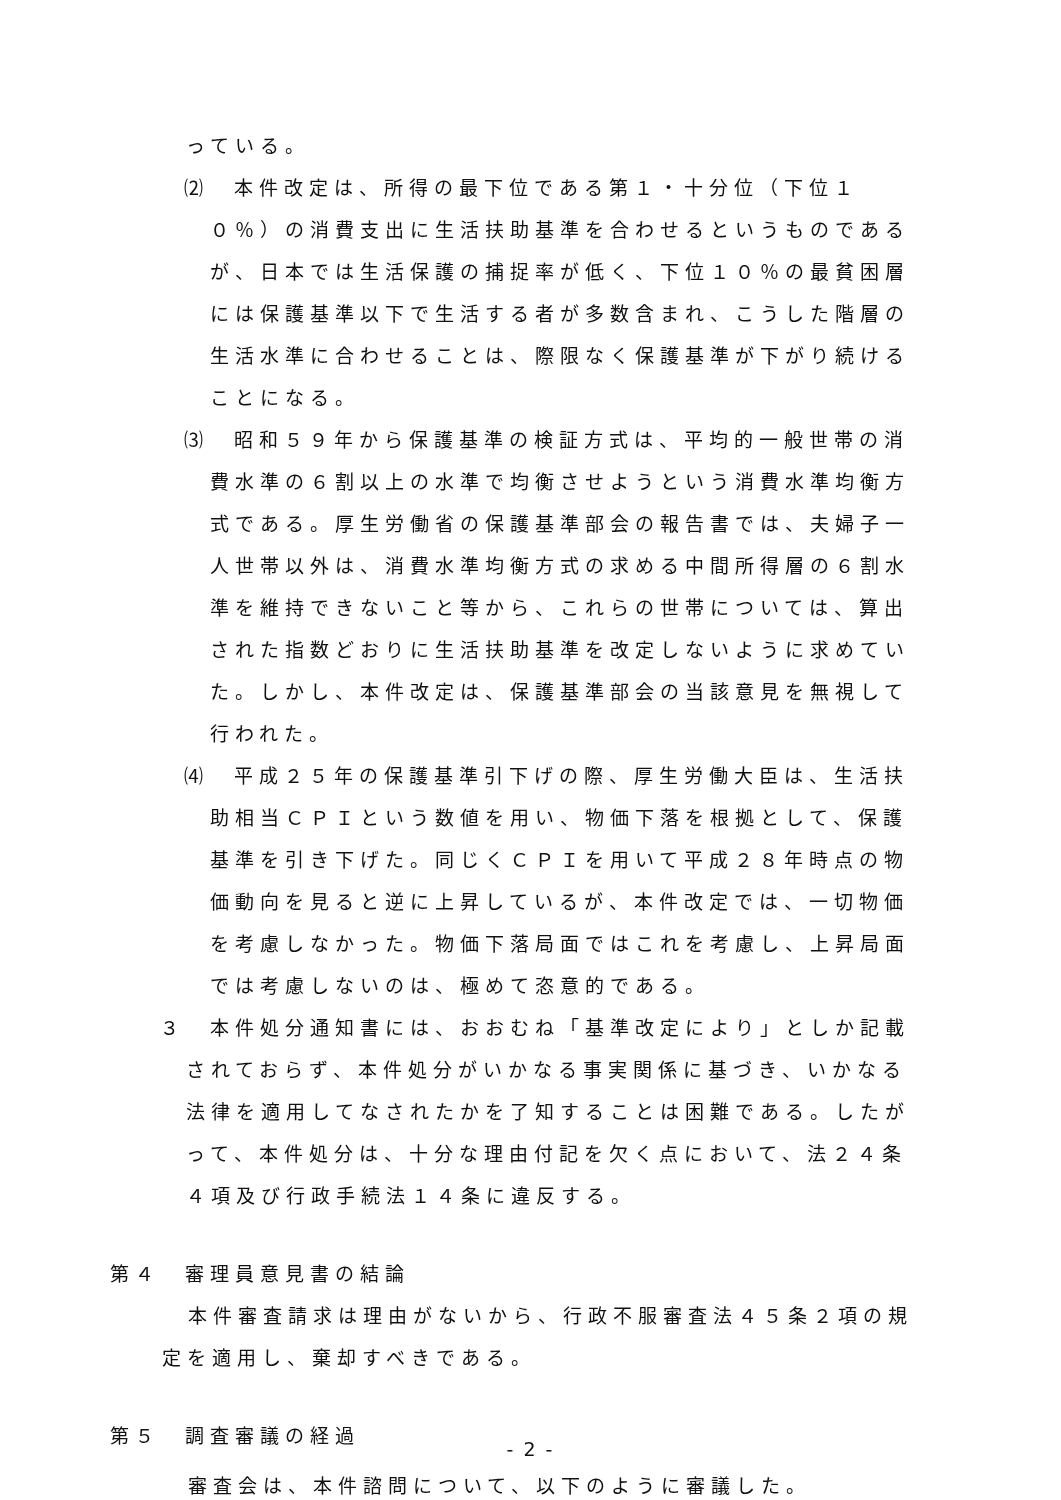っている。
⑵　本件改定は、所得の最下位である第１・十分位（下位１０％）の消費支出に生活扶助基準を合わせるというものであるが、日本では生活保護の捕捉率が低く、下位１０％の最貧困層には保護基準以下で生活する者が多数含まれ、こうした階層の生活水準に合わせることは、際限なく保護基準が下がり続けることになる。
⑶　昭和５９年から保護基準の検証方式は、平均的一般世帯の消費水準の６割以上の水準で均衡させようという消費水準均衡方式である。厚生労働省の保護基準部会の報告書では、夫婦子一人世帯以外は、消費水準均衡方式の求める中間所得層の６割水準を維持できないこと等から、これらの世帯については、算出された指数どおりに生活扶助基準を改定しないように求めていた。しかし、本件改定は、保護基準部会の当該意見を無視して行われた。
⑷　平成２５年の保護基準引下げの際、厚生労働大臣は、生活扶助相当ＣＰＩという数値を用い、物価下落を根拠として、保護基準を引き下げた。同じくＣＰＩを用いて平成２８年時点の物価動向を見ると逆に上昇しているが、本件改定では、一切物価を考慮しなかった。物価下落局面ではこれを考慮し、上昇局面では考慮しないのは、極めて恣意的である。
３　本件処分通知書には、おおむね「基準改定により」としか記載されておらず、本件処分がいかなる事実関係に基づき、いかなる法律を適用してなされたかを了知することは困難である。したがって、本件処分は、十分な理由付記を欠く点において、法２４条４項及び行政手続法１４条に違反する。
第４　審理員意見書の結論
本件審査請求は理由がないから、行政不服審査法４５条２項の規定を適用し、棄却すべきである。
第５　調査審議の経過
審査会は、本件諮問について、以下のように審議した。
- 2 -